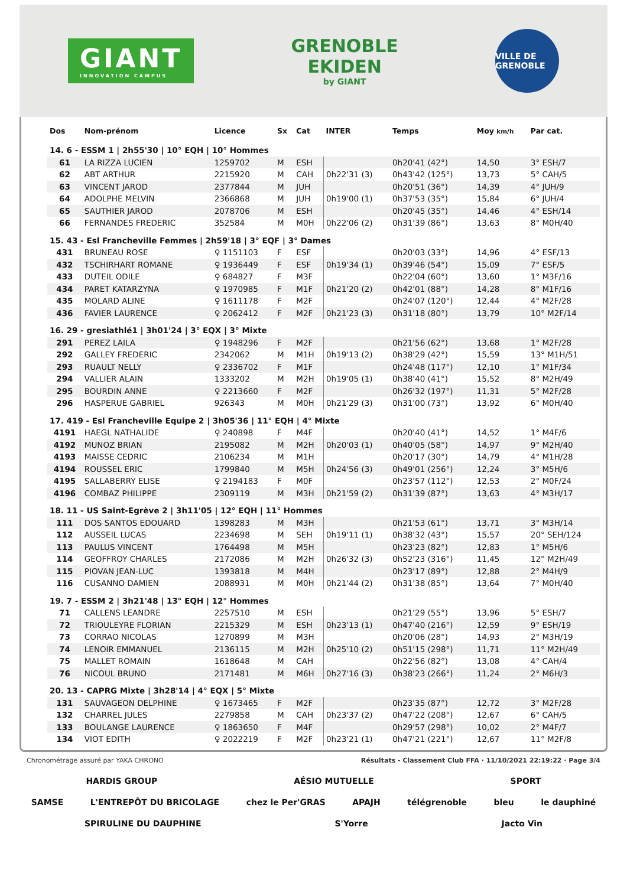GIANT
INNOVATION CAMPUS
GRENOBLE
EKIDEN
by GIANT
VILLE DE GRENOBLE
| Dos | Nom-prénom | Licence | Sx | Cat | INTER | Temps | Moy km/h | Par cat. |
| --- | --- | --- | --- | --- | --- | --- | --- | --- |
| 14. 6 - ESSM 1 / 2h55'30 / 10° EQH / 10° Hommes | | | | | | | | |
| 61 | LA RIZZA LUCIEN | 1259702 | M | ESH | | 0h20'41 (42°) | 14,50 | 3° ESH/7 |
| 62 | ABT ARTHUR | 2215920 | M | CAH | 0h22'31 (3) | 0h43'42 (125°) | 13,73 | 5° CAH/5 |
| 63 | VINCENT JAROD | 2377844 | M | JUH | | 0h20'51 (36°) | 14,39 | 4° JUH/9 |
| 64 | ADOLPHE MELVIN | 2366868 | M | JUH | 0h19'00 (1) | 0h37'53 (35°) | 15,84 | 6° JUH/4 |
| 65 | SAUTHIER JAROD | 2078706 | M | ESH | | 0h20'45 (35°) | 14,46 | 4° ESH/14 |
| 66 | FERNANDES FREDERIC | 352584 | M | M0H | 0h22'06 (2) | 0h31'39 (86°) | 13,63 | 8° M0H/40 |
| 15. 43 - Esl Francheville Femmes / 2h59'18 / 3° EQF / 3° Dames | | | | | | | | |
| 431 | BRUNEAU ROSE | ♀ 1151103 | F | ESF | | 0h20'03 (33°) | 14,96 | 4° ESF/13 |
| 432 | TSCHIRHART ROMANE | ♀ 1936449 | F | ESF | 0h19'34 (1) | 0h39'46 (54°) | 15,09 | 7° ESF/5 |
| 433 | DUTEIL ODILE | ♀ 684827 | F | M3F | | 0h22'04 (60°) | 13,60 | 1° M3F/16 |
| 434 | PARET KATARZYNA | ♀ 1970985 | F | M1F | 0h21'20 (2) | 0h42'01 (88°) | 14,28 | 8° M1F/16 |
| 435 | MOLARD ALINE | ♀ 1611178 | F | M2F | | 0h24'07 (120°) | 12,44 | 4° M2F/28 |
| 436 | FAVIER LAURENCE | ♀ 2062412 | F | M2F | 0h21'23 (3) | 0h31'18 (80°) | 13,79 | 10° M2F/14 |
| 16. 29 - gresiathlé1 / 3h01'24 / 3° EQX / 3° Mixte | | | | | | | | |
| 291 | PEREZ LAILA | ♀ 1948296 | F | M2F | | 0h21'56 (62°) | 13,68 | 1° M2F/28 |
| 292 | GALLEY FREDERIC | 2342062 | M | M1H | 0h19'13 (2) | 0h38'29 (42°) | 15,59 | 13° M1H/51 |
| 293 | RUAULT NELLY | ♀ 2336702 | F | M1F | | 0h24'48 (117°) | 12,10 | 1° M1F/34 |
| 294 | VALLIER ALAIN | 1333202 | M | M2H | 0h19'05 (1) | 0h38'40 (41°) | 15,52 | 8° M2H/49 |
| 295 | BOURDIN ANNE | ♀ 2213660 | F | M2F | | 0h26'32 (197°) | 11,31 | 5° M2F/28 |
| 296 | HASPERUE GABRIEL | 926343 | M | M0H | 0h21'29 (3) | 0h31'00 (73°) | 13,92 | 6° M0H/40 |
| 17. 419 - Esl Francheville Equipe 2 / 3h05'36 / 11° EQH / 4° Mixte | | | | | | | | |
| 4191 | HAEGL NATHALIDE | ♀ 240898 | F | M4F | | 0h20'40 (41°) | 14,52 | 1° M4F/6 |
| 4192 | MUNOZ BRIAN | 2195082 | M | M2H | 0h20'03 (1) | 0h40'05 (58°) | 14,97 | 9° M2H/40 |
| 4193 | MAISSE CEDRIC | 2106234 | M | M1H | | 0h20'17 (30°) | 14,79 | 4° M1H/28 |
| 4194 | ROUSSEL ERIC | 1799840 | M | M5H | 0h24'56 (3) | 0h49'01 (256°) | 12,24 | 3° M5H/6 |
| 4195 | SALLABERRY ELISE | ♀ 2194183 | F | M0F | | 0h23'57 (112°) | 12,53 | 2° M0F/24 |
| 4196 | COMBAZ PHILIPPE | 2309119 | M | M3H | 0h21'59 (2) | 0h31'39 (87°) | 13,63 | 4° M3H/17 |
| 18. 11 - US Saint-Egrève 2 / 3h11'05 / 12° EQH / 11° Hommes | | | | | | | | |
| 111 | DOS SANTOS EDOUARD | 1398283 | M | M3H | | 0h21'53 (61°) | 13,71 | 3° M3H/14 |
| 112 | AUSSEIL LUCAS | 2234698 | M | SEH | 0h19'11 (1) | 0h38'32 (43°) | 15,57 | 20° SEH/124 |
| 113 | PAULUS VINCENT | 1764498 | M | M5H | | 0h23'23 (82°) | 12,83 | 1° M5H/6 |
| 114 | GEOFFROY CHARLES | 2172086 | M | M2H | 0h26'32 (3) | 0h52'23 (316°) | 11,45 | 12° M2H/49 |
| 115 | PIOVAN JEAN-LUC | 1393818 | M | M4H | | 0h23'17 (89°) | 12,88 | 2° M4H/9 |
| 116 | CUSANNO DAMIEN | 2088931 | M | M0H | 0h21'44 (2) | 0h31'38 (85°) | 13,64 | 7° M0H/40 |
| 19. 7 - ESSM 2 / 3h21'48 / 13° EQH / 12° Hommes | | | | | | | | |
| 71 | CALLENS LEANDRE | 2257510 | M | ESH | | 0h21'29 (55°) | 13,96 | 5° ESH/7 |
| 72 | TRIOULEYRE FLORIAN | 2215329 | M | ESH | 0h23'13 (1) | 0h47'40 (216°) | 12,59 | 9° ESH/19 |
| 73 | CORRAO NICOLAS | 1270899 | M | M3H | | 0h20'06 (28°) | 14,93 | 2° M3H/19 |
| 74 | LENOIR EMMANUEL | 2136115 | M | M2H | 0h25'10 (2) | 0h51'15 (298°) | 11,71 | 11° M2H/49 |
| 75 | MALLET ROMAIN | 1618648 | M | CAH | | 0h22'56 (82°) | 13,08 | 4° CAH/4 |
| 76 | NICOUL BRUNO | 2171481 | M | M6H | 0h27'16 (3) | 0h38'23 (266°) | 11,24 | 2° M6H/3 |
| 20. 13 - CAPRG Mixte / 3h28'14 / 4° EQX / 5° Mixte | | | | | | | | |
| 131 | SAUVAGEON DELPHINE | ♀ 1673465 | F | M2F | | 0h23'35 (87°) | 12,72 | 3° M2F/28 |
| 132 | CHARREL JULES | 2279858 | M | CAH | 0h23'37 (2) | 0h47'22 (208°) | 12,67 | 6° CAH/5 |
| 133 | BOULANGE LAURENCE | ♀ 1863650 | F | M4F | | 0h29'57 (298°) | 10,02 | 2° M4F/7 |
| 134 | VIOT EDITH | ♀ 2022219 | F | M2F | 0h23'21 (1) | 0h47'21 (221°) | 12,67 | 11° M2F/8 |
Chronométrage assuré par YAKA CHRONO Résultats - Classement Club FFA · 11/10/2021 22:19:22 · Page 3/4
HARDIS GROUP AÉSIO MUTUELLE SPORT
SAMSE L'ENTREPÔT DU BRICOLAGE chez le Per'GRAS APAJH télégrenoble bleu le dauphiné SPIRULINE DU DAUPHINE S'Yorre Jacto Vin